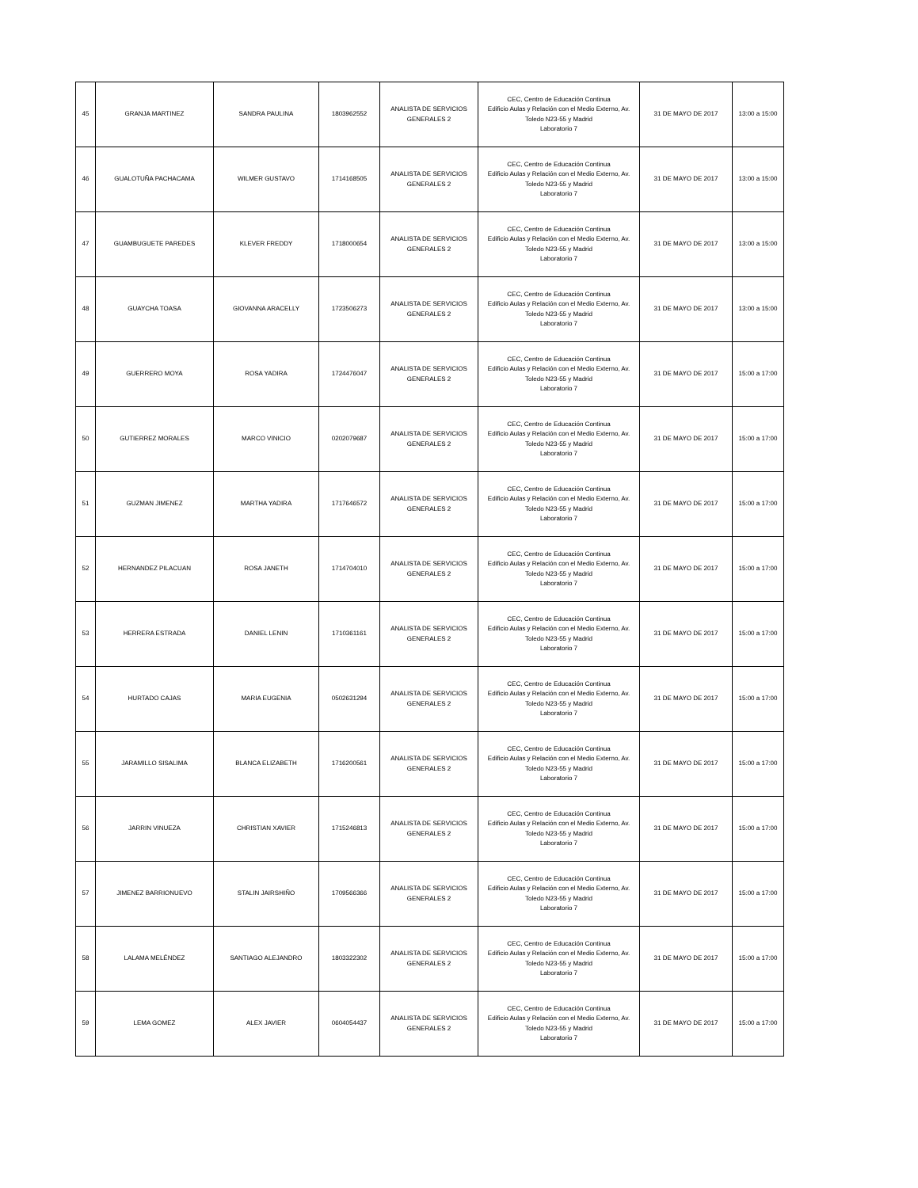| 45 | GRANJA MARTINEZ | SANDRA PAULINA | 1803962552 | ANALISTA DE SERVICIOS GENERALES 2 | CEC, Centro de Educación Continua Edificio Aulas y Relación con el Medio Externo, Av. Toledo N23-55 y Madrid Laboratorio 7 | 31 DE MAYO DE 2017 | 13:00 a 15:00 |
| 46 | GUALOTUÑA PACHACAMA | WILMER GUSTAVO | 1714168505 | ANALISTA DE SERVICIOS GENERALES 2 | CEC, Centro de Educación Continua Edificio Aulas y Relación con el Medio Externo, Av. Toledo N23-55 y Madrid Laboratorio 7 | 31 DE MAYO DE 2017 | 13:00 a 15:00 |
| 47 | GUAMBUGUETE PAREDES | KLEVER FREDDY | 1718000654 | ANALISTA DE SERVICIOS GENERALES 2 | CEC, Centro de Educación Continua Edificio Aulas y Relación con el Medio Externo, Av. Toledo N23-55 y Madrid Laboratorio 7 | 31 DE MAYO DE 2017 | 13:00 a 15:00 |
| 48 | GUAYCHA TOASA | GIOVANNA ARACELLY | 1723506273 | ANALISTA DE SERVICIOS GENERALES 2 | CEC, Centro de Educación Continua Edificio Aulas y Relación con el Medio Externo, Av. Toledo N23-55 y Madrid Laboratorio 7 | 31 DE MAYO DE 2017 | 13:00 a 15:00 |
| 49 | GUERRERO MOYA | ROSA YADIRA | 1724476047 | ANALISTA DE SERVICIOS GENERALES 2 | CEC, Centro de Educación Continua Edificio Aulas y Relación con el Medio Externo, Av. Toledo N23-55 y Madrid Laboratorio 7 | 31 DE MAYO DE 2017 | 15:00 a 17:00 |
| 50 | GUTIERREZ MORALES | MARCO VINICIO | 0202079687 | ANALISTA DE SERVICIOS GENERALES 2 | CEC, Centro de Educación Continua Edificio Aulas y Relación con el Medio Externo, Av. Toledo N23-55 y Madrid Laboratorio 7 | 31 DE MAYO DE 2017 | 15:00 a 17:00 |
| 51 | GUZMAN JIMENEZ | MARTHA YADIRA | 1717646572 | ANALISTA DE SERVICIOS GENERALES 2 | CEC, Centro de Educación Continua Edificio Aulas y Relación con el Medio Externo, Av. Toledo N23-55 y Madrid Laboratorio 7 | 31 DE MAYO DE 2017 | 15:00 a 17:00 |
| 52 | HERNANDEZ PILACUAN | ROSA JANETH | 1714704010 | ANALISTA DE SERVICIOS GENERALES 2 | CEC, Centro de Educación Continua Edificio Aulas y Relación con el Medio Externo, Av. Toledo N23-55 y Madrid Laboratorio 7 | 31 DE MAYO DE 2017 | 15:00 a 17:00 |
| 53 | HERRERA ESTRADA | DANIEL LENIN | 1710361161 | ANALISTA DE SERVICIOS GENERALES 2 | CEC, Centro de Educación Continua Edificio Aulas y Relación con el Medio Externo, Av. Toledo N23-55 y Madrid Laboratorio 7 | 31 DE MAYO DE 2017 | 15:00 a 17:00 |
| 54 | HURTADO CAJAS | MARIA EUGENIA | 0502631294 | ANALISTA DE SERVICIOS GENERALES 2 | CEC, Centro de Educación Continua Edificio Aulas y Relación con el Medio Externo, Av. Toledo N23-55 y Madrid Laboratorio 7 | 31 DE MAYO DE 2017 | 15:00 a 17:00 |
| 55 | JARAMILLO SISALIMA | BLANCA ELIZABETH | 1716200561 | ANALISTA DE SERVICIOS GENERALES 2 | CEC, Centro de Educación Continua Edificio Aulas y Relación con el Medio Externo, Av. Toledo N23-55 y Madrid Laboratorio 7 | 31 DE MAYO DE 2017 | 15:00 a 17:00 |
| 56 | JARRIN VINUEZA | CHRISTIAN XAVIER | 1715246813 | ANALISTA DE SERVICIOS GENERALES 2 | CEC, Centro de Educación Continua Edificio Aulas y Relación con el Medio Externo, Av. Toledo N23-55 y Madrid Laboratorio 7 | 31 DE MAYO DE 2017 | 15:00 a 17:00 |
| 57 | JIMENEZ BARRIONUEVO | STALIN JAIRSHIÑO | 1709566366 | ANALISTA DE SERVICIOS GENERALES 2 | CEC, Centro de Educación Continua Edificio Aulas y Relación con el Medio Externo, Av. Toledo N23-55 y Madrid Laboratorio 7 | 31 DE MAYO DE 2017 | 15:00 a 17:00 |
| 58 | LALAMA MELÉNDEZ | SANTIAGO ALEJANDRO | 1803322302 | ANALISTA DE SERVICIOS GENERALES 2 | CEC, Centro de Educación Continua Edificio Aulas y Relación con el Medio Externo, Av. Toledo N23-55 y Madrid Laboratorio 7 | 31 DE MAYO DE 2017 | 15:00 a 17:00 |
| 59 | LEMA GOMEZ | ALEX JAVIER | 0604054437 | ANALISTA DE SERVICIOS GENERALES 2 | CEC, Centro de Educación Continua Edificio Aulas y Relación con el Medio Externo, Av. Toledo N23-55 y Madrid Laboratorio 7 | 31 DE MAYO DE 2017 | 15:00 a 17:00 |